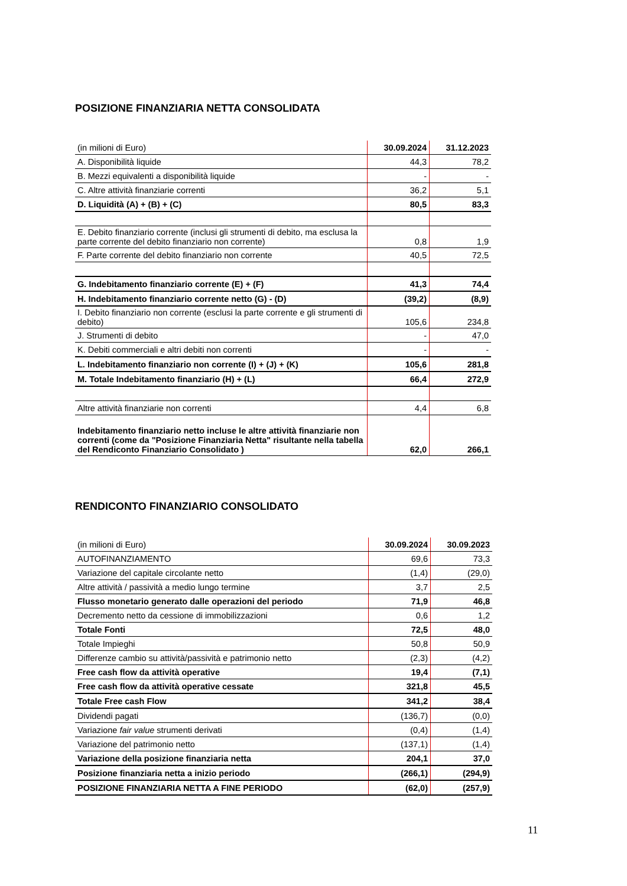POSIZIONE FINANZIARIA NETTA CONSOLIDATA
| (in milioni di Euro) | 30.09.2024 | 31.12.2023 |
| --- | --- | --- |
| A. Disponibilità liquide | 44,3 | 78,2 |
| B. Mezzi equivalenti a disponibilità liquide | - | - |
| C. Altre attività finanziarie correnti | 36,2 | 5,1 |
| D. Liquidità (A) + (B) + (C) | 80,5 | 83,3 |
| E. Debito finanziario corrente (inclusi gli strumenti di debito, ma esclusa la parte corrente del debito finanziario non corrente) | 0,8 | 1,9 |
| F. Parte corrente del debito finanziario non corrente | 40,5 | 72,5 |
| G. Indebitamento finanziario corrente (E) + (F) | 41,3 | 74,4 |
| H. Indebitamento finanziario corrente netto (G) - (D) | (39,2) | (8,9) |
| I. Debito finanziario non corrente (esclusi la parte corrente e gli strumenti di debito) | 105,6 | 234,8 |
| J. Strumenti di debito | - | 47,0 |
| K. Debiti commerciali e altri debiti non correnti | - | - |
| L. Indebitamento finanziario non corrente (I) + (J) + (K) | 105,6 | 281,8 |
| M. Totale Indebitamento finanziario (H) + (L) | 66,4 | 272,9 |
| Altre attività finanziarie non correnti | 4,4 | 6,8 |
| Indebitamento finanziario netto incluse le altre attività finanziarie non correnti (come da "Posizione Finanziaria Netta" risultante nella tabella del Rendiconto Finanziario Consolidato ) | 62,0 | 266,1 |
RENDICONTO FINANZIARIO CONSOLIDATO
| (in milioni di Euro) | 30.09.2024 | 30.09.2023 |
| --- | --- | --- |
| AUTOFINANZIAMENTO | 69,6 | 73,3 |
| Variazione del capitale circolante netto | (1,4) | (29,0) |
| Altre attività / passività a medio lungo termine | 3,7 | 2,5 |
| Flusso monetario generato dalle operazioni del periodo | 71,9 | 46,8 |
| Decremento netto da cessione di immobilizzazioni | 0,6 | 1,2 |
| Totale Fonti | 72,5 | 48,0 |
| Totale Impieghi | 50,8 | 50,9 |
| Differenze cambio su attività/passività e patrimonio netto | (2,3) | (4,2) |
| Free cash flow da attività operative | 19,4 | (7,1) |
| Free cash flow da attività operative cessate | 321,8 | 45,5 |
| Totale Free cash Flow | 341,2 | 38,4 |
| Dividendi pagati | (136,7) | (0,0) |
| Variazione fair value strumenti derivati | (0,4) | (1,4) |
| Variazione del patrimonio netto | (137,1) | (1,4) |
| Variazione della posizione finanziaria netta | 204,1 | 37,0 |
| Posizione finanziaria netta a inizio periodo | (266,1) | (294,9) |
| POSIZIONE FINANZIARIA NETTA A FINE PERIODO | (62,0) | (257,9) |
11